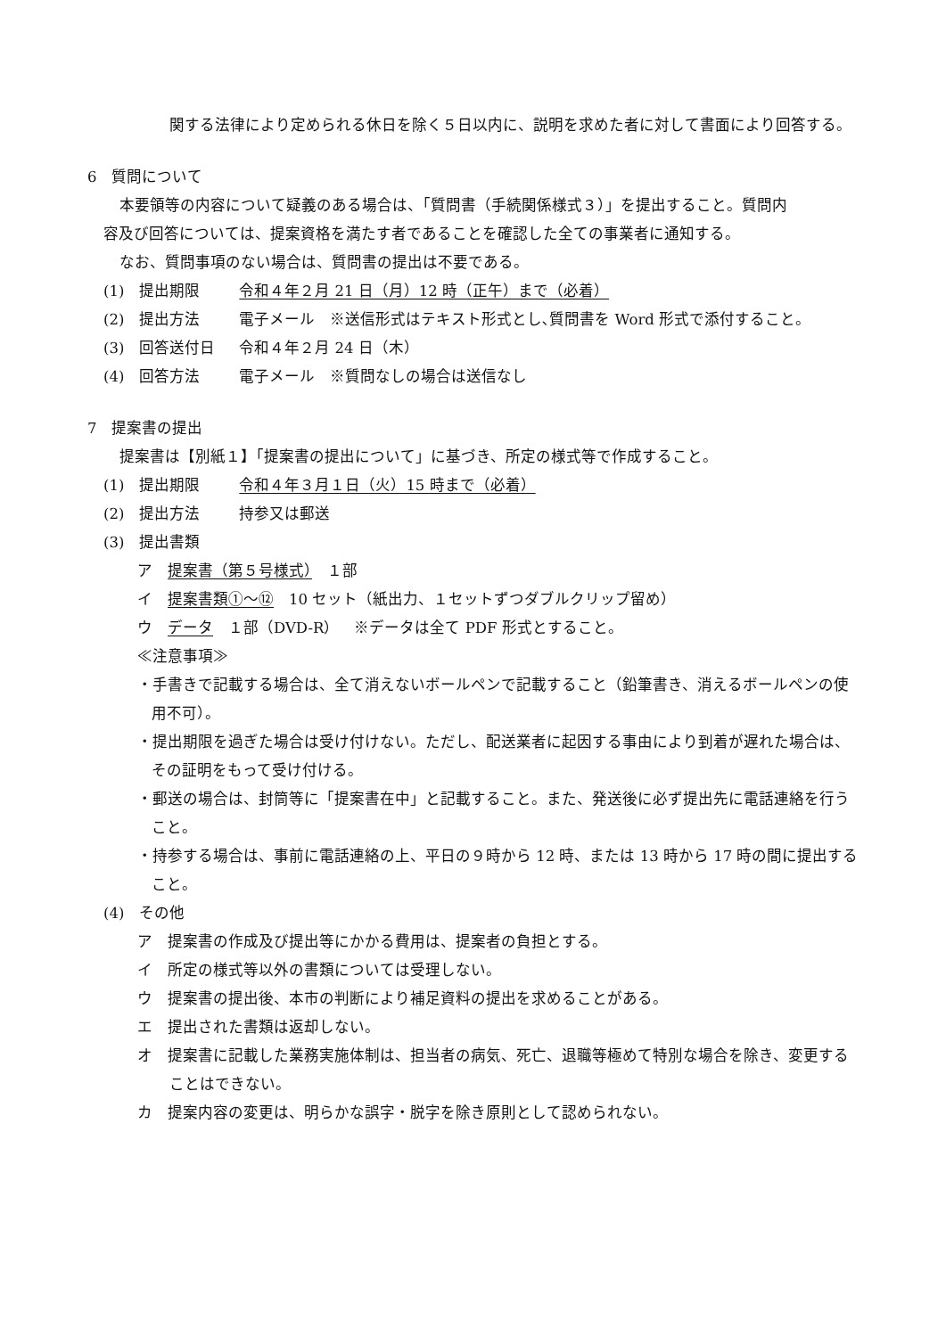関する法律により定められる休日を除く５日以内に、説明を求めた者に対して書面により回答する。
6　質問について
本要領等の内容について疑義のある場合は、「質問書（手続関係様式３）」を提出すること。質問内
容及び回答については、提案資格を満たす者であることを確認した全ての事業者に通知する。
なお、質問事項のない場合は、質問書の提出は不要である。
(1)　提出期限 令和４年２月 21 日（月）12 時（正午）まで（必着）
(2)　提出方法 電子メール　※送信形式はテキスト形式とし､質問書を Word 形式で添付すること。
(3)　回答送付日 令和４年２月 24 日（木）
(4)　回答方法 電子メール　※質問なしの場合は送信なし
7　提案書の提出
提案書は【別紙１】「提案書の提出について」に基づき、所定の様式等で作成すること。
(1)　提出期限 令和４年３月１日（火）15 時まで（必着）
(2)　提出方法 持参又は郵送
(3)　提出書類
ア　提案書（第５号様式）　１部
イ　提案書類①～⑫　10 セット（紙出力、１セットずつダブルクリップ留め）
ウ　データ　１部（DVD-R）　※データは全て PDF 形式とすること。
≪注意事項≫
・手書きで記載する場合は、全て消えないボールペンで記載すること（鉛筆書き、消えるボールペンの使用不可）。
・提出期限を過ぎた場合は受け付けない。ただし、配送業者に起因する事由により到着が遅れた場合は、その証明をもって受け付ける。
・郵送の場合は、封筒等に「提案書在中」と記載すること。また、発送後に必ず提出先に電話連絡を行うこと。
・持参する場合は、事前に電話連絡の上、平日の９時から 12 時、または 13 時から 17 時の間に提出すること。
(4)　その他
ア　提案書の作成及び提出等にかかる費用は、提案者の負担とする。
イ　所定の様式等以外の書類については受理しない。
ウ　提案書の提出後、本市の判断により補足資料の提出を求めることがある。
エ　提出された書類は返却しない。
オ　提案書に記載した業務実施体制は、担当者の病気、死亡、退職等極めて特別な場合を除き、変更することはできない。
カ　提案内容の変更は、明らかな誤字・脱字を除き原則として認められない。